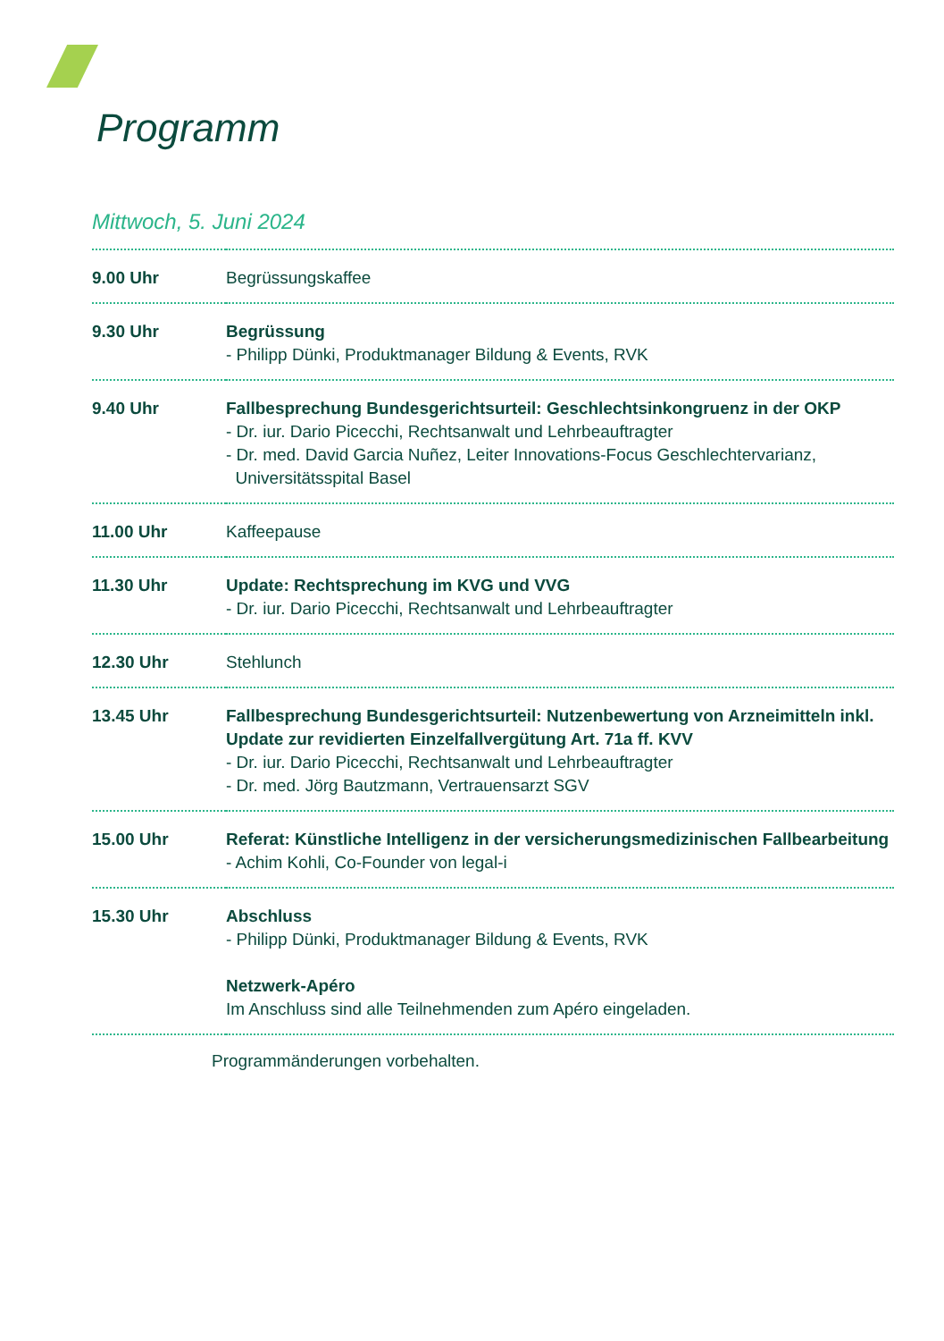Programm
Mittwoch, 5. Juni 2024
| 9.00 Uhr | Begrüssungskaffee |
| 9.30 Uhr | Begrüssung - Philipp Dünki, Produktmanager Bildung & Events, RVK |
| 9.40 Uhr | Fallbesprechung Bundesgerichtsurteil: Geschlechtsinkongruenz in der OKP - Dr. iur. Dario Picecchi, Rechtsanwalt und Lehrbeauftragter - Dr. med. David Garcia Nuñez, Leiter Innovations-Focus Geschlechtervarianz, Universitätsspital Basel |
| 11.00 Uhr | Kaffeepause |
| 11.30 Uhr | Update: Rechtsprechung im KVG und VVG - Dr. iur. Dario Picecchi, Rechtsanwalt und Lehrbeauftragter |
| 12.30 Uhr | Stehlunch |
| 13.45 Uhr | Fallbesprechung Bundesgerichtsurteil: Nutzenbewertung von Arzneimitteln inkl. Update zur revidierten Einzelfallvergütung Art. 71a ff. KVV - Dr. iur. Dario Picecchi, Rechtsanwalt und Lehrbeauftragter - Dr. med. Jörg Bautzmann, Vertrauensarzt SGV |
| 15.00 Uhr | Referat: Künstliche Intelligenz in der versicherungsmedizinischen Fallbearbeitung - Achim Kohli, Co-Founder von legal-i |
| 15.30 Uhr | Abschluss - Philipp Dünki, Produktmanager Bildung & Events, RVK Netzwerk-Apéro Im Anschluss sind alle Teilnehmenden zum Apéro eingeladen. |
Programmänderungen vorbehalten.